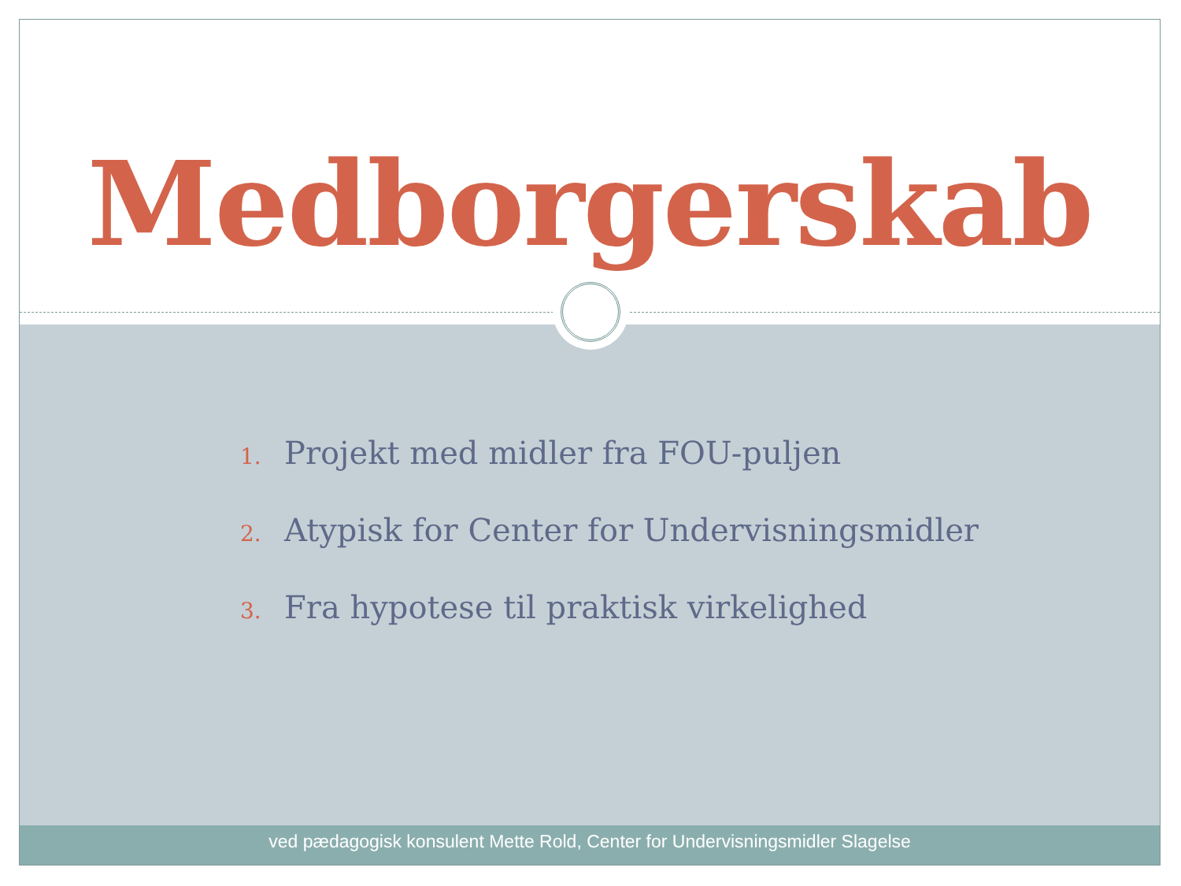Medborgerskab
1. Projekt med midler fra FOU-puljen
2. Atypisk for Center for Undervisningsmidler
3. Fra hypotese til praktisk virkelighed
ved pædagogisk konsulent Mette Rold, Center for Undervisningsmidler Slagelse